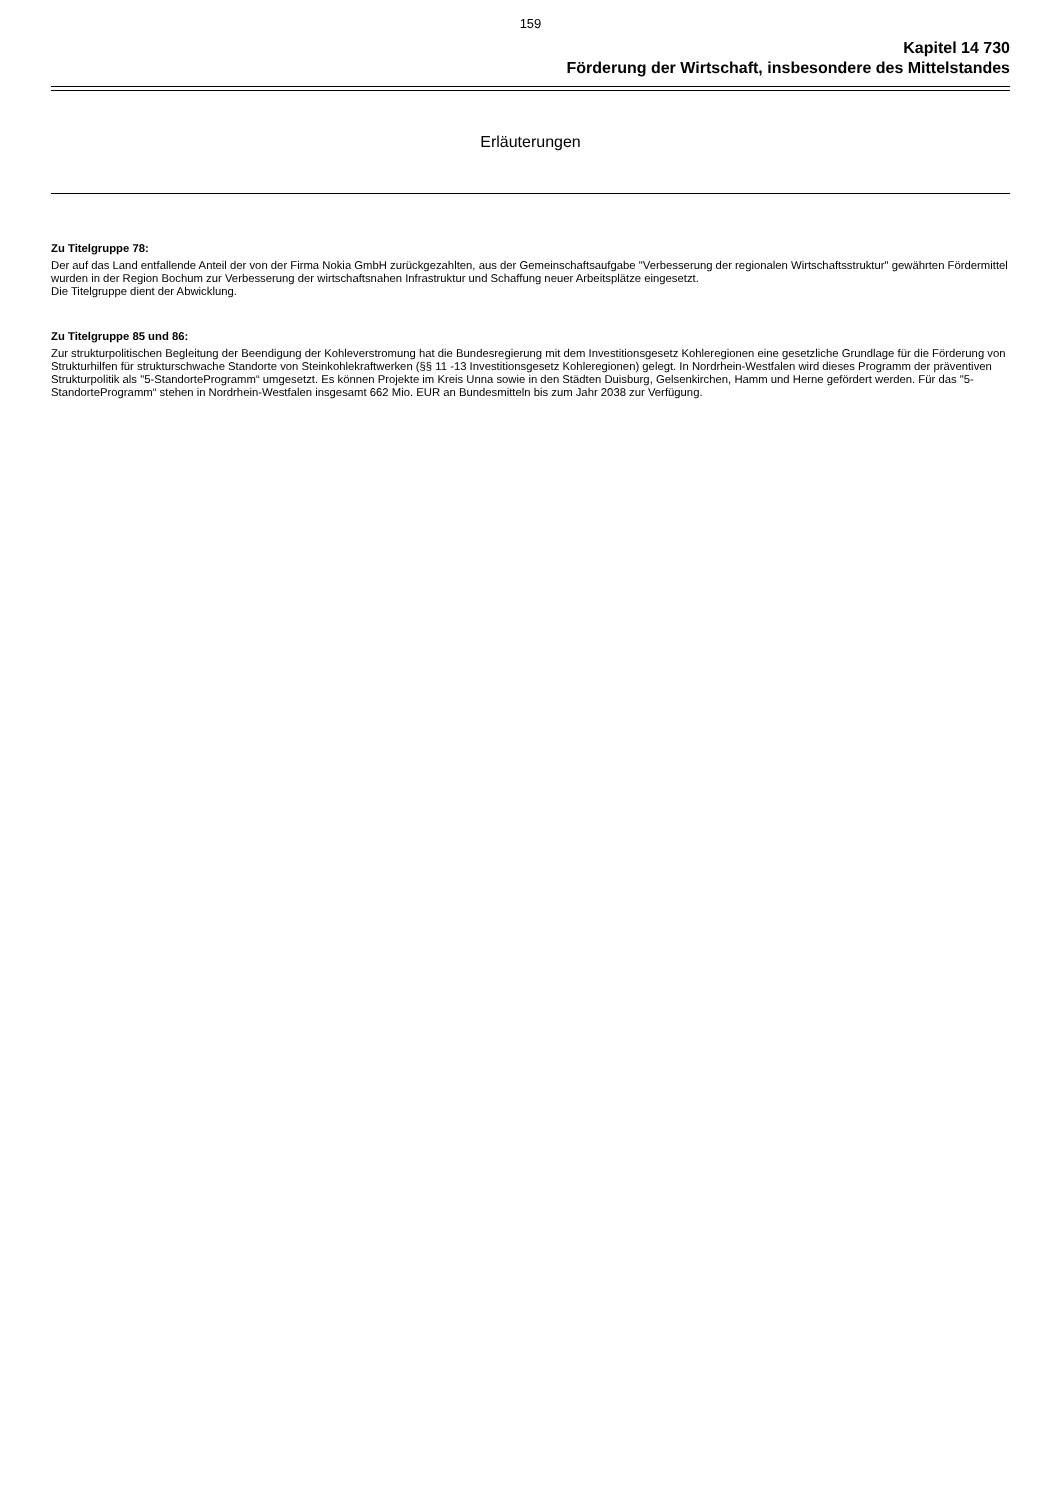159
Kapitel 14 730
Förderung der Wirtschaft, insbesondere des Mittelstandes
Erläuterungen
Zu Titelgruppe 78:
Der auf das Land entfallende Anteil der von der Firma Nokia GmbH zurückgezahlten, aus der Gemeinschaftsaufgabe "Verbesserung der regionalen Wirtschaftsstruktur" gewährten Fördermittel wurden in der Region Bochum zur Verbesserung der wirtschaftsnahen Infrastruktur und Schaffung neuer Arbeitsplätze eingesetzt.
Die Titelgruppe dient der Abwicklung.
Zu Titelgruppe 85 und 86:
Zur strukturpolitischen Begleitung der Beendigung der Kohleverstromung hat die Bundesregierung mit dem Investitionsgesetz Kohleregionen eine gesetzliche Grundlage für die Förderung von Strukturhilfen für strukturschwache Standorte von Steinkohlekraftwerken (§§ 11 -13 Investitionsgesetz Kohleregionen) gelegt. In Nordrhein-Westfalen wird dieses Programm der präventiven Strukturpolitik als "5-StandorteProgramm“ umgesetzt. Es können Projekte im Kreis Unna sowie in den Städten Duisburg, Gelsenkirchen, Hamm und Herne gefördert werden. Für das "5-StandorteProgramm“ stehen in Nordrhein-Westfalen insgesamt 662 Mio. EUR an Bundesmitteln bis zum Jahr 2038 zur Verfügung.